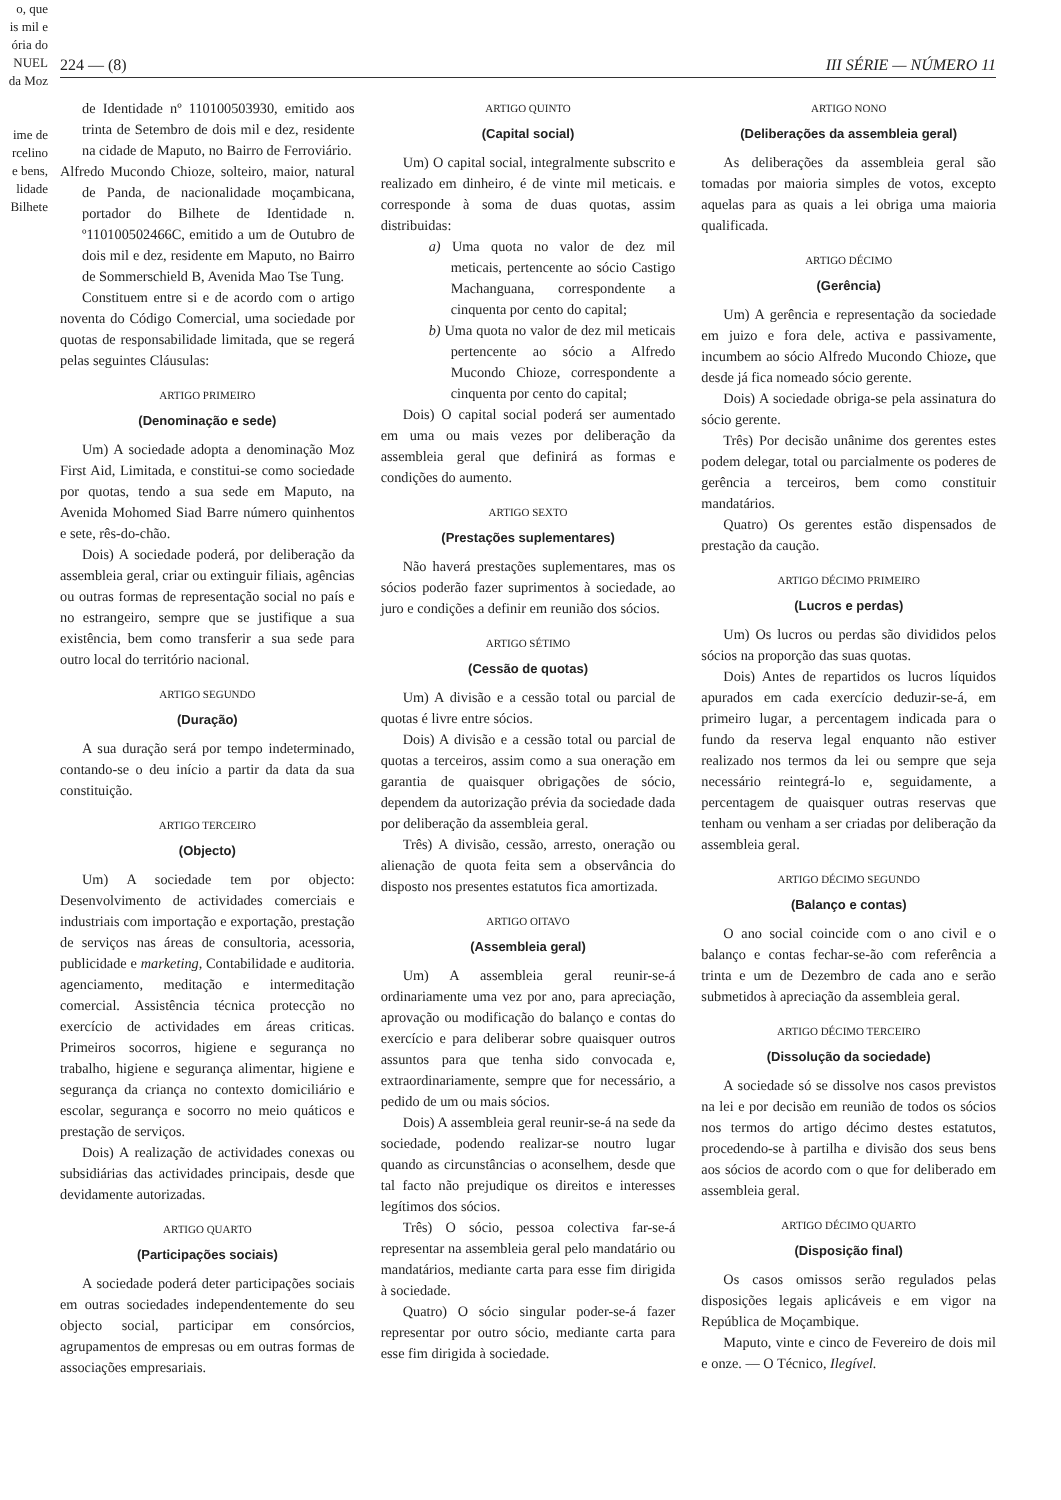o, que
is mil e
ória do
NUEL
da Moz
ime de
rcelino
e bens,
lidade
Bilhete
224 — (8) III SÉRIE — NÚMERO 11
de Identidade nº 110100503930, emitido aos trinta de Setembro de dois mil e dez, residente na cidade de Maputo, no Bairro de Ferroviário.
Alfredo Mucondo Chioze, solteiro, maior, natural de Panda, de nacionalidade moçambicana, portador do Bilhete de Identidade n. º110100502466C, emitido a um de Outubro de dois mil e dez, residente em Maputo, no Bairro de Sommerschield B, Avenida Mao Tse Tung.
Constituem entre si e de acordo com o artigo noventa do Código Comercial, uma sociedade por quotas de responsabilidade limitada, que se regerá pelas seguintes Cláusulas:
ARTIGO PRIMEIRO
(Denominação e sede)
Um) A sociedade adopta a denominação Moz First Aid, Limitada, e constitui-se como sociedade por quotas, tendo a sua sede em Maputo, na Avenida Mohomed Siad Barre número quinhentos e sete, rês-do-chão.
Dois) A sociedade poderá, por deliberação da assembleia geral, criar ou extinguir filiais, agências ou outras formas de representação social no país e no estrangeiro, sempre que se justifique a sua existência, bem como transferir a sua sede para outro local do território nacional.
ARTIGO SEGUNDO
(Duração)
A sua duração será por tempo indeterminado, contando-se o deu início a partir da data da sua constituição.
ARTIGO TERCEIRO
(Objecto)
Um) A sociedade tem por objecto: Desenvolvimento de actividades comerciais e industriais com importação e exportação, prestação de serviços nas áreas de consultoria, acessoria, publicidade e marketing, Contabilidade e auditoria. agenciamento, meditação e intermeditação comercial. Assistência técnica protecção no exercício de actividades em áreas criticas. Primeiros socorros, higiene e segurança no trabalho, higiene e segurança alimentar, higiene e segurança da criança no contexto domiciliário e escolar, segurança e socorro no meio quáticos e prestação de serviços.
Dois) A realização de actividades conexas ou subsidiárias das actividades principais, desde que devidamente autorizadas.
ARTIGO QUARTO
(Participações sociais)
A sociedade poderá deter participações sociais em outras sociedades independentemente do seu objecto social, participar em consórcios, agrupamentos de empresas ou em outras formas de associações empresariais.
ARTIGO QUINTO
(Capital social)
Um) O capital social, integralmente subscrito e realizado em dinheiro, é de vinte mil meticais. e corresponde à soma de duas quotas, assim distribuidas:
a) Uma quota no valor de dez mil meticais, pertencente ao sócio Castigo Machanguana, correspondente a cinquenta por cento do capital;
b) Uma quota no valor de dez mil meticais pertencente ao sócio a Alfredo Mucondo Chioze, correspondente a cinquenta por cento do capital;
Dois) O capital social poderá ser aumentado em uma ou mais vezes por deliberação da assembleia geral que definirá as formas e condições do aumento.
ARTIGO SEXTO
(Prestações suplementares)
Não haverá prestações suplementares, mas os sócios poderão fazer suprimentos à sociedade, ao juro e condições a definir em reunião dos sócios.
ARTIGO SÉTIMO
(Cessão de quotas)
Um) A divisão e a cessão total ou parcial de quotas é livre entre sócios.
Dois) A divisão e a cessão total ou parcial de quotas a terceiros, assim como a sua oneração em garantia de quaisquer obrigações de sócio, dependem da autorização prévia da sociedade dada por deliberação da assembleia geral.
Três) A divisão, cessão, arresto, oneração ou alienação de quota feita sem a observância do disposto nos presentes estatutos fica amortizada.
ARTIGO OITAVO
(Assembleia geral)
Um) A assembleia geral reunir-se-á ordinariamente uma vez por ano, para apreciação, aprovação ou modificação do balanço e contas do exercício e para deliberar sobre quaisquer outros assuntos para que tenha sido convocada e, extraordinariamente, sempre que for necessário, a pedido de um ou mais sócios.
Dois) A assembleia geral reunir-se-á na sede da sociedade, podendo realizar-se noutro lugar quando as circunstâncias o aconselhem, desde que tal facto não prejudique os direitos e interesses legítimos dos sócios.
Três) O sócio, pessoa colectiva far-se-á representar na assembleia geral pelo mandatário ou mandatários, mediante carta para esse fim dirigida à sociedade.
Quatro) O sócio singular poder-se-á fazer representar por outro sócio, mediante carta para esse fim dirigida à sociedade.
ARTIGO NONO
(Deliberações da assembleia geral)
As deliberações da assembleia geral são tomadas por maioria simples de votos, excepto aquelas para as quais a lei obriga uma maioria qualificada.
ARTIGO DÉCIMO
(Gerência)
Um) A gerência e representação da sociedade em juizo e fora dele, activa e passivamente, incumbem ao sócio Alfredo Mucondo Chioze, que desde já fica nomeado sócio gerente.
Dois) A sociedade obriga-se pela assinatura do sócio gerente.
Três) Por decisão unânime dos gerentes estes podem delegar, total ou parcialmente os poderes de gerência a terceiros, bem como constituir mandatários.
Quatro) Os gerentes estão dispensados de prestação da caução.
ARTIGO DÉCIMO PRIMEIRO
(Lucros e perdas)
Um) Os lucros ou perdas são divididos pelos sócios na proporção das suas quotas.
Dois) Antes de repartidos os lucros líquidos apurados em cada exercício deduzir-se-á, em primeiro lugar, a percentagem indicada para o fundo da reserva legal enquanto não estiver realizado nos termos da lei ou sempre que seja necessário reintegrá-lo e, seguidamente, a percentagem de quaisquer outras reservas que tenham ou venham a ser criadas por deliberação da assembleia geral.
ARTIGO DÉCIMO SEGUNDO
(Balanço e contas)
O ano social coincide com o ano civil e o balanço e contas fechar-se-ão com referência a trinta e um de Dezembro de cada ano e serão submetidos à apreciação da assembleia geral.
ARTIGO DÉCIMO TERCEIRO
(Dissolução da sociedade)
A sociedade só se dissolve nos casos previstos na lei e por decisão em reunião de todos os sócios nos termos do artigo décimo destes estatutos, procedendo-se à partilha e divisão dos seus bens aos sócios de acordo com o que for deliberado em assembleia geral.
ARTIGO DÉCIMO QUARTO
(Disposição final)
Os casos omissos serão regulados pelas disposições legais aplicáveis e em vigor na República de Moçambique.
Maputo, vinte e cinco de Fevereiro de dois mil e onze. — O Técnico, Ilegível.